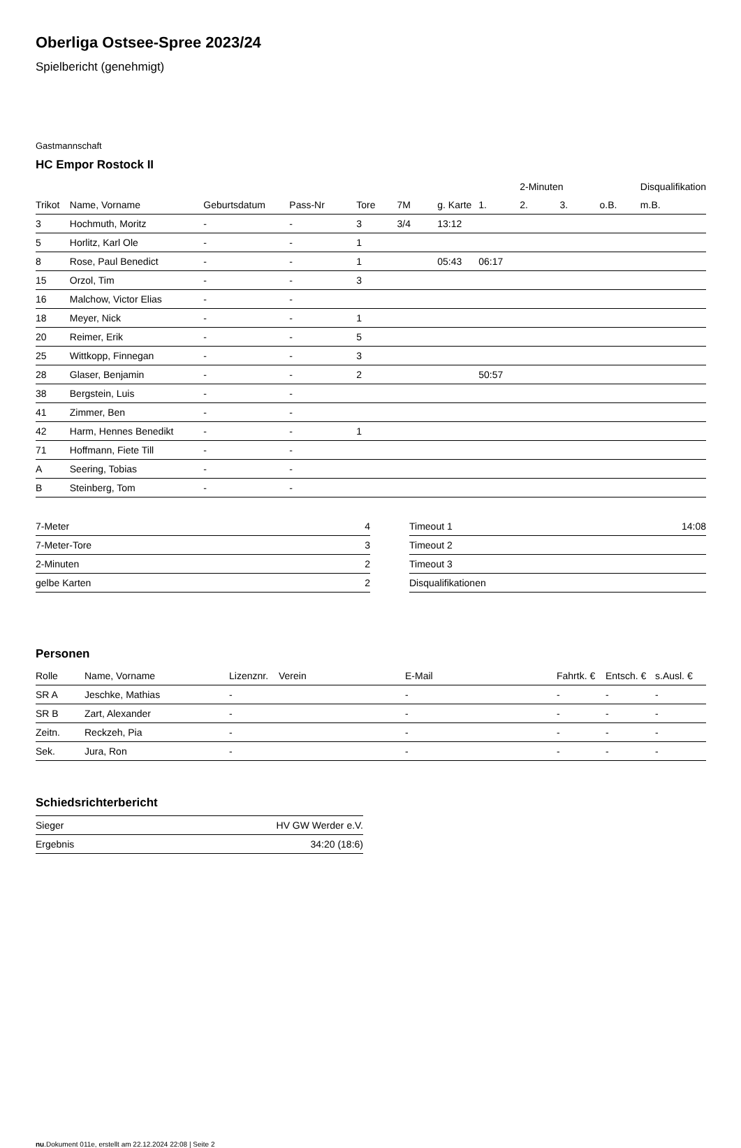Oberliga Ostsee-Spree 2023/24
Spielbericht (genehmigt)
Gastmannschaft
HC Empor Rostock II
| | | | | | | | | 2-Minuten | | | Disqualifikation |
| --- | --- | --- | --- | --- | --- | --- | --- | --- | --- | --- | --- |
| Trikot | Name, Vorname | Geburtsdatum | Pass-Nr | Tore | 7M | g. Karte | 1. | 2. | 3. | o.B. | m.B. |
| 3 | Hochmuth, Moritz | - | - | 3 | 3/4 | 13:12 | | | | | |
| 5 | Horlitz, Karl Ole | - | - | 1 | | | | | | | |
| 8 | Rose, Paul Benedict | - | - | 1 | | 05:43 | 06:17 | | | | |
| 15 | Orzol, Tim | - | - | 3 | | | | | | | |
| 16 | Malchow, Victor Elias | - | - | | | | | | | | |
| 18 | Meyer, Nick | - | - | 1 | | | | | | | |
| 20 | Reimer, Erik | - | - | 5 | | | | | | | |
| 25 | Wittkopp, Finnegan | - | - | 3 | | | | | | | |
| 28 | Glaser, Benjamin | - | - | 2 | | | 50:57 | | | | |
| 38 | Bergstein, Luis | - | - | | | | | | | | |
| 41 | Zimmer, Ben | - | - | | | | | | | | |
| 42 | Harm, Hennes Benedikt | - | - | 1 | | | | | | | |
| 71 | Hoffmann, Fiete Till | - | - | | | | | | | | |
| A | Seering, Tobias | - | - | | | | | | | | |
| B | Steinberg, Tom | - | - | | | | | | | | |
| 7-Meter | 4 |
| 7-Meter-Tore | 3 |
| 2-Minuten | 2 |
| gelbe Karten | 2 |
| Timeout 1 | 14:08 |
| Timeout 2 | |
| Timeout 3 | |
| Disqualifikationen | |
Personen
| Rolle | Name, Vorname | Lizenznr. | Verein | E-Mail | Fahrtk. € | Entsch. € | s.Ausl. € |
| --- | --- | --- | --- | --- | --- | --- | --- |
| SR A | Jeschke, Mathias | - | | - | - | - | - |
| SR B | Zart, Alexander | - | | - | - | - | - |
| Zeitn. | Reckzeh, Pia | - | | - | - | - | - |
| Sek. | Jura, Ron | - | | - | - | - | - |
Schiedsrichterbericht
| Sieger | HV GW Werder e.V. |
| Ergebnis | 34:20 (18:6) |
nu.Dokument 011e, erstellt am 22.12.2024 22:08 | Seite 2